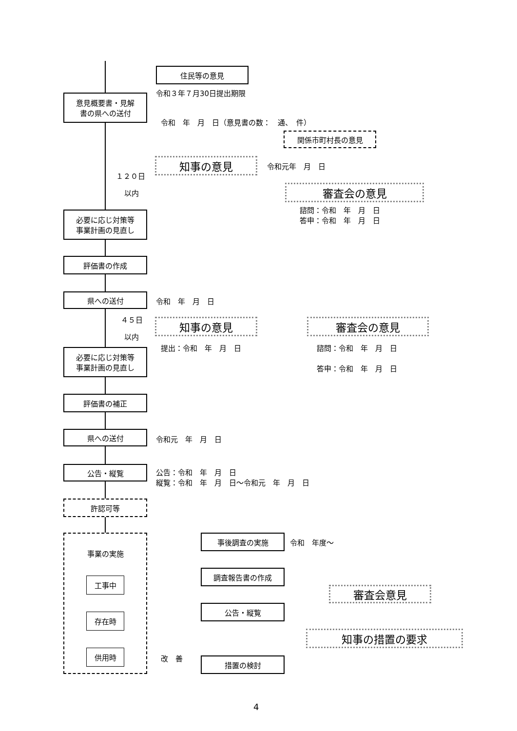住民等の意見
令和３年７月30日提出期限
意見概要書・見解
書の県への送付
令和　年　月　日（意見書の数：　通、　件）
関係市町村長の意見
知事の意見 令和元年　月　日
１２０日
以内 審査会の意見
諮問：令和　年　月　日
答申：令和　年　月　日
必要に応じ対策等
事業計画の見直し
評価書の作成
県への送付
令和　年　月　日
４５日 知事の意見 審査会の意見
以内
提出：令和　年　月　日 諮問：令和　年　月　日
必要に応じ対策等
事業計画の見直し
答申：令和　年　月　日
評価書の補正
県への送付
令和元　年　月　日
公告・縦覧
公告：令和　年　月　日
縦覧：令和　年　月　日～令和元　年　月　日
許認可等
事業の実施
工事中
存在時
供用時
事後調査の実施
令和　年度～
調査報告書の作成
審査会意見
公告・縦覧
知事の措置の要求
改　善 措置の検討
4